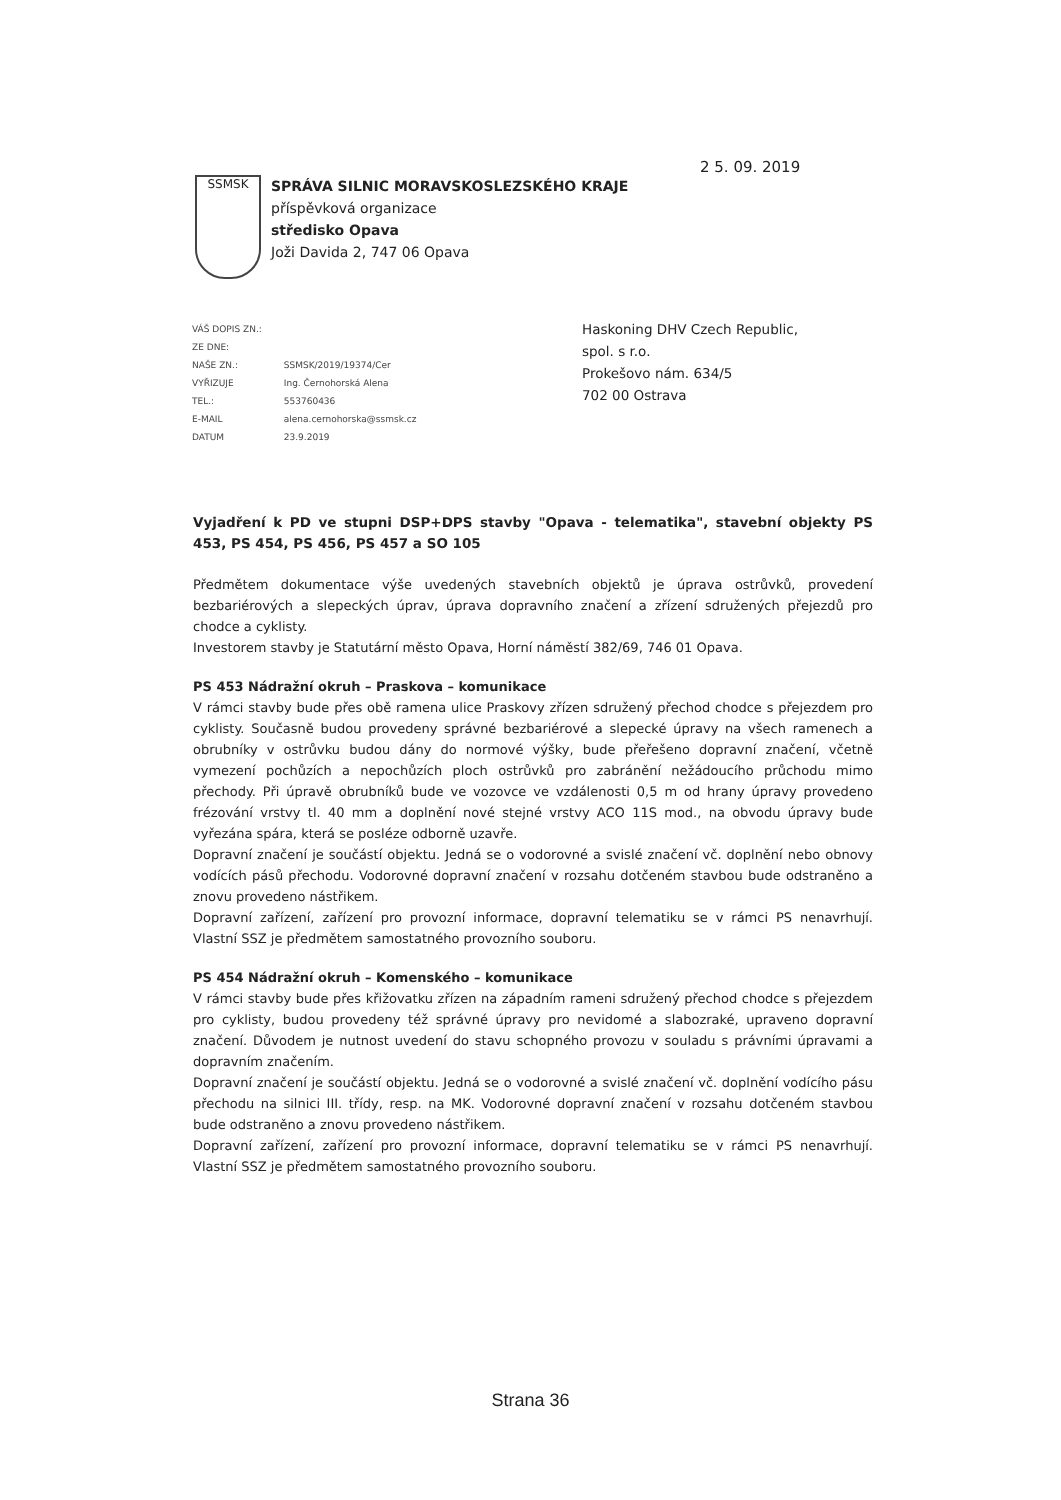2 5. 09. 2019
SSMSK
SPRÁVA SILNIC MORAVSKOSLEZSKÉHO KRAJE
příspěvková organizace
středisko Opava
Joži Davida 2, 747 06 Opava
| VÁŠ DOPIS ZN.: | |
| ZE DNE: | |
| NAŠE ZN.: | SSMSK/2019/19374/Cer |
| VYŘIZUJE | Ing. Černohorská Alena |
| TEL.: | 553760436 |
| E-MAIL | alena.cernohorska@ssmsk.cz |
| DATUM | 23.9.2019 |
Haskoning DHV Czech Republic,
spol. s r.o.
Prokešovo nám. 634/5
702 00 Ostrava
Vyjadření k PD ve stupni DSP+DPS stavby "Opava - telematika", stavební objekty PS 453, PS 454, PS 456, PS 457 a SO 105
Předmětem dokumentace výše uvedených stavebních objektů je úprava ostrůvků, provedení bezbariérových a slepeckých úprav, úprava dopravního značení a zřízení sdružených přejezdů pro chodce a cyklisty.
Investorem stavby je Statutární město Opava, Horní náměstí 382/69, 746 01 Opava.
PS 453 Nádražní okruh – Praskova – komunikace
V rámci stavby bude přes obě ramena ulice Praskovy zřízen sdružený přechod chodce s přejezdem pro cyklisty. Současně budou provedeny správné bezbariérové a slepecké úpravy na všech ramenech a obrubníky v ostrůvku budou dány do normové výšky, bude přeřešeno dopravní značení, včetně vymezení pochůzích a nepochůzích ploch ostrůvků pro zabránění nežádoucího průchodu mimo přechody. Při úpravě obrubníků bude ve vozovce ve vzdálenosti 0,5 m od hrany úpravy provedeno frézování vrstvy tl. 40 mm a doplnění nové stejné vrstvy ACO 11S mod., na obvodu úpravy bude vyřezána spára, která se posléze odborně uzavře.
Dopravní značení je součástí objektu. Jedná se o vodorovné a svislé značení vč. doplnění nebo obnovy vodících pásů přechodu. Vodorovné dopravní značení v rozsahu dotčeném stavbou bude odstraněno a znovu provedeno nástřikem.
Dopravní zařízení, zařízení pro provozní informace, dopravní telematiku se v rámci PS nenavrhují. Vlastní SSZ je předmětem samostatného provozního souboru.
PS 454 Nádražní okruh – Komenského – komunikace
V rámci stavby bude přes křižovatku zřízen na západním rameni sdružený přechod chodce s přejezdem pro cyklisty, budou provedeny též správné úpravy pro nevidomé a slabozraké, upraveno dopravní značení. Důvodem je nutnost uvedení do stavu schopného provozu v souladu s právními úpravami a dopravním značením.
Dopravní značení je součástí objektu. Jedná se o vodorovné a svislé značení vč. doplnění vodícího pásu přechodu na silnici III. třídy, resp. na MK. Vodorovné dopravní značení v rozsahu dotčeném stavbou bude odstraněno a znovu provedeno nástřikem.
Dopravní zařízení, zařízení pro provozní informace, dopravní telematiku se v rámci PS nenavrhují. Vlastní SSZ je předmětem samostatného provozního souboru.
Strana 36